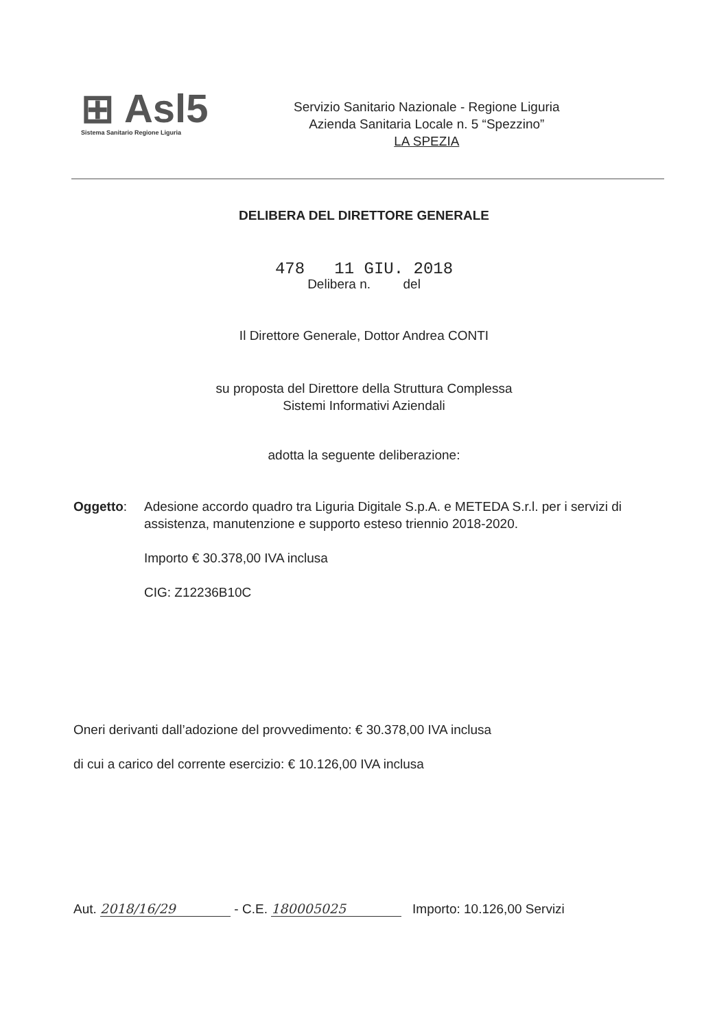⊞ Asl5
Sistema Sanitario Regione Liguria
Servizio Sanitario Nazionale - Regione Liguria
Azienda Sanitaria Locale n. 5 “Spezzino”
LA SPEZIA
DELIBERA DEL DIRETTORE GENERALE
478 11 GIU. 2018
Delibera n. del
Il Direttore Generale, Dottor Andrea CONTI
su proposta del Direttore della Struttura Complessa
Sistemi Informativi Aziendali
adotta la seguente deliberazione:
Oggetto: Adesione accordo quadro tra Liguria Digitale S.p.A. e METEDA S.r.l. per i servizi di assistenza, manutenzione e supporto esteso triennio 2018-2020.
Importo € 30.378,00 IVA inclusa
CIG: Z12236B10C
Oneri derivanti dall’adozione del provvedimento: € 30.378,00 IVA inclusa
di cui a carico del corrente esercizio: € 10.126,00 IVA inclusa
Aut. 2018/16/29 - C.E. 180005025 Importo: 10.126,00 Servizi